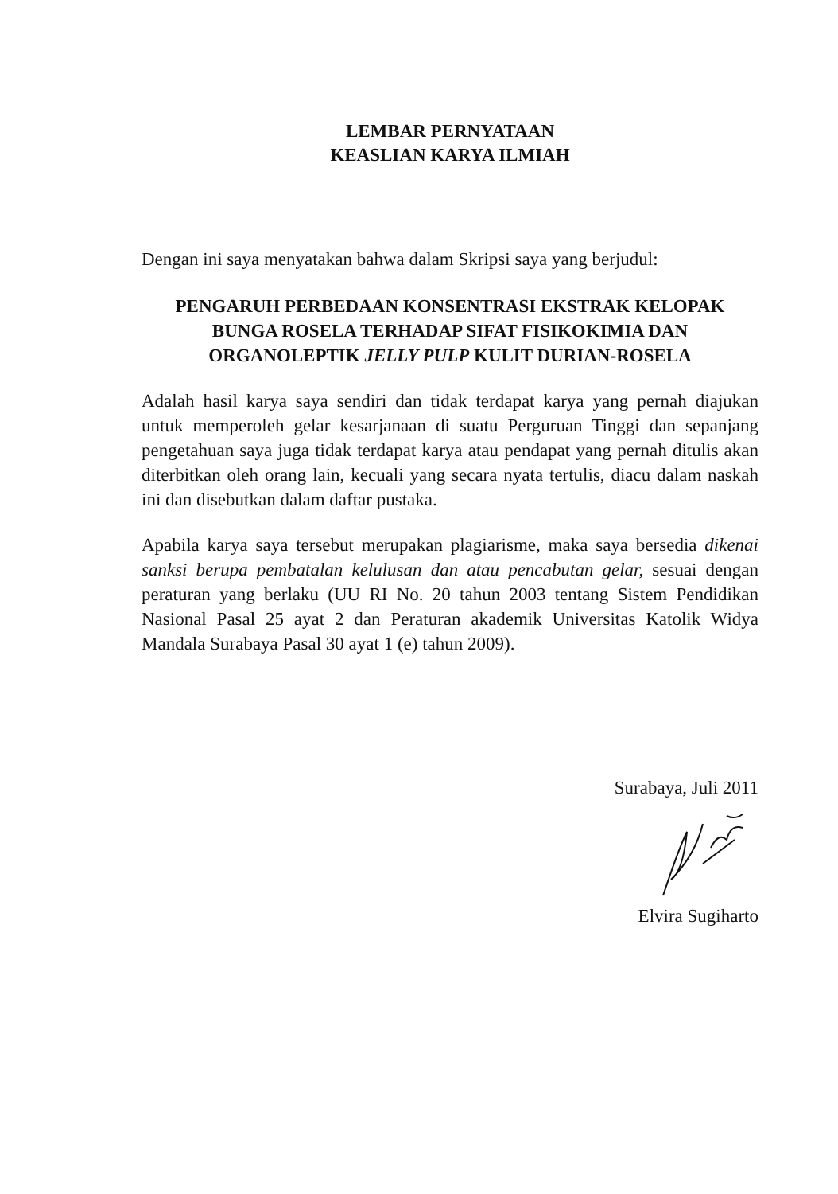LEMBAR PERNYATAAN
KEASLIAN KARYA ILMIAH
Dengan ini saya menyatakan bahwa dalam Skripsi saya yang berjudul:
PENGARUH PERBEDAAN KONSENTRASI EKSTRAK KELOPAK BUNGA ROSELA TERHADAP SIFAT FISIKOKIMIA DAN ORGANOLEPTIK JELLY PULP KULIT DURIAN-ROSELA
Adalah hasil karya saya sendiri dan tidak terdapat karya yang pernah diajukan untuk memperoleh gelar kesarjanaan di suatu Perguruan Tinggi dan sepanjang pengetahuan saya juga tidak terdapat karya atau pendapat yang pernah ditulis akan diterbitkan oleh orang lain, kecuali yang secara nyata tertulis, diacu dalam naskah ini dan disebutkan dalam daftar pustaka.
Apabila karya saya tersebut merupakan plagiarisme, maka saya bersedia dikenai sanksi berupa pembatalan kelulusan dan atau pencabutan gelar, sesuai dengan peraturan yang berlaku (UU RI No. 20 tahun 2003 tentang Sistem Pendidikan Nasional Pasal 25 ayat 2 dan Peraturan akademik Universitas Katolik Widya Mandala Surabaya Pasal 30 ayat 1 (e) tahun 2009).
Surabaya, Juli 2011
Elvira Sugiharto